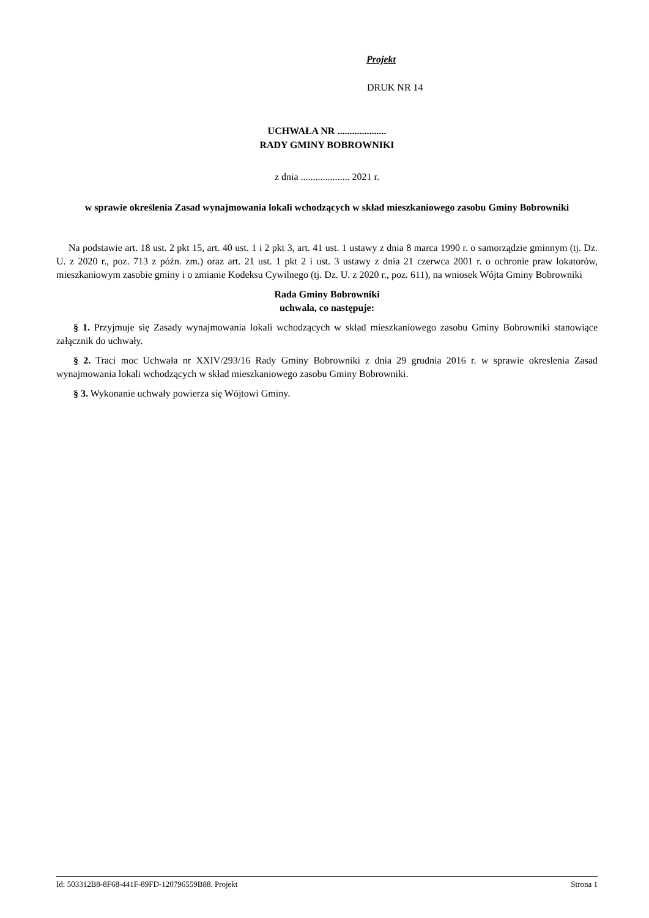Projekt
DRUK NR 14
UCHWAŁA NR ....................
RADY GMINY BOBROWNIKI
z dnia .................... 2021 r.
w sprawie określenia Zasad wynajmowania lokali wchodzących w skład mieszkaniowego zasobu Gminy Bobrowniki
Na podstawie art. 18 ust. 2 pkt 15, art. 40 ust. 1 i 2 pkt 3, art. 41 ust. 1 ustawy z dnia 8 marca 1990 r. o samorządzie gminnym (tj. Dz. U. z 2020 r., poz. 713 z późn. zm.) oraz art. 21 ust. 1 pkt 2 i ust. 3 ustawy z dnia 21 czerwca 2001 r. o ochronie praw lokatorów, mieszkaniowym zasobie gminy i o zmianie Kodeksu Cywilnego (tj. Dz. U. z 2020 r., poz. 611), na wniosek Wójta Gminy Bobrowniki
Rada Gminy Bobrowniki
uchwala, co następuje:
§ 1. Przyjmuje się Zasady wynajmowania lokali wchodzących w skład mieszkaniowego zasobu Gminy Bobrowniki stanowiące załącznik do uchwały.
§ 2. Traci moc Uchwała nr XXIV/293/16 Rady Gminy Bobrowniki z dnia 29 grudnia 2016 r. w sprawie okreslenia Zasad wynajmowania lokali wchodzących w skład mieszkaniowego zasobu Gminy Bobrowniki.
§ 3. Wykonanie uchwały powierza się Wójtowi Gminy.
Id: 503312B8-8F68-441F-89FD-120796559B88. Projekt Strona 1